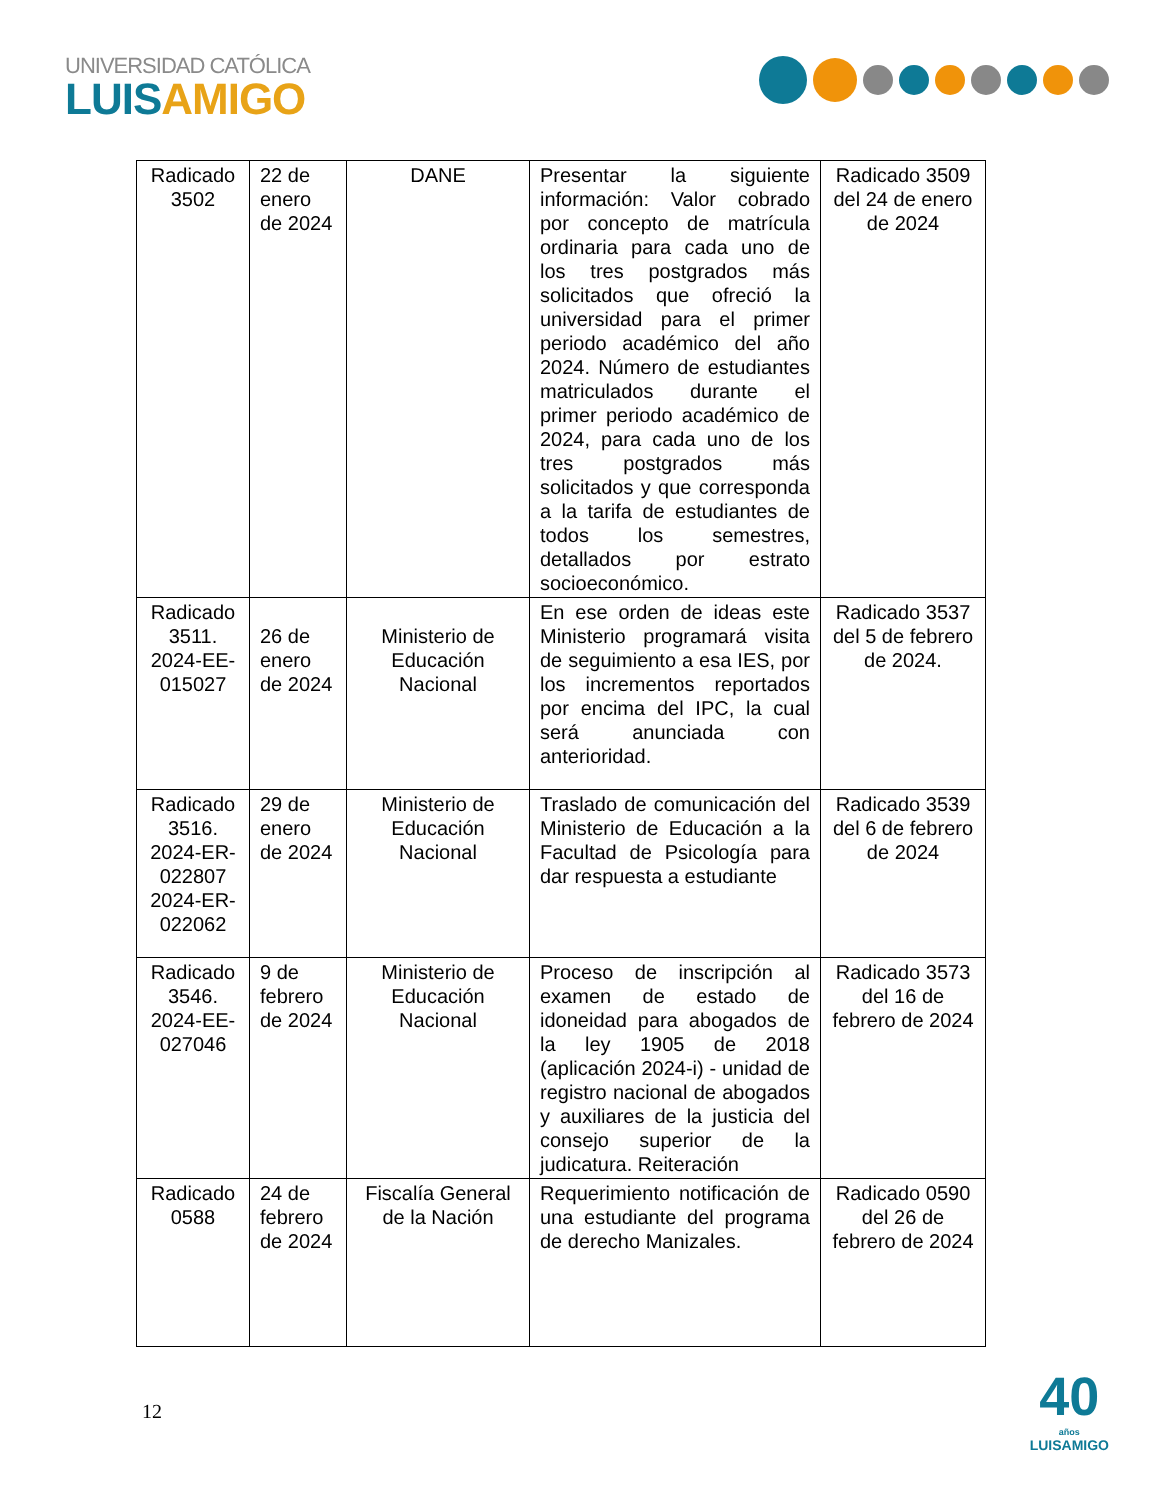UNIVERSIDAD CATÓLICA
LUISAMIGO
| Radicado 3502 | 22 de enero de 2024 | DANE | Presentar la siguiente información: Valor cobrado por concepto de matrícula ordinaria para cada uno de los tres postgrados más solicitados que ofreció la universidad para el primer periodo académico del año 2024. Número de estudiantes matriculados durante el primer periodo académico de 2024, para cada uno de los tres postgrados más solicitados y que corresponda a la tarifa de estudiantes de todos los semestres, detallados por estrato socioeconómico. | Radicado 3509 del 24 de enero de 2024 |
| Radicado 3511. 2024-EE-015027 | 26 de enero de 2024 | Ministerio de Educación Nacional | En ese orden de ideas este Ministerio programará visita de seguimiento a esa IES, por los incrementos reportados por encima del IPC, la cual será anunciada con anterioridad. | Radicado 3537 del 5 de febrero de 2024. |
| Radicado 3516. 2024-ER-022807 2024-ER-022062 | 29 de enero de 2024 | Ministerio de Educación Nacional | Traslado de comunicación del Ministerio de Educación a la Facultad de Psicología para dar respuesta a estudiante | Radicado 3539 del 6 de febrero de 2024 |
| Radicado 3546. 2024-EE-027046 | 9 de febrero de 2024 | Ministerio de Educación Nacional | Proceso de inscripción al examen de estado de idoneidad para abogados de la ley 1905 de 2018 (aplicación 2024-i) - unidad de registro nacional de abogados y auxiliares de la justicia del consejo superior de la judicatura. Reiteración | Radicado 3573 del 16 de febrero de 2024 |
| Radicado 0588 | 24 de febrero de 2024 | Fiscalía General de la Nación | Requerimiento notificación de una estudiante del programa de derecho Manizales. | Radicado 0590 del 26 de febrero de 2024 |
12
40
años
LUISAMIGO